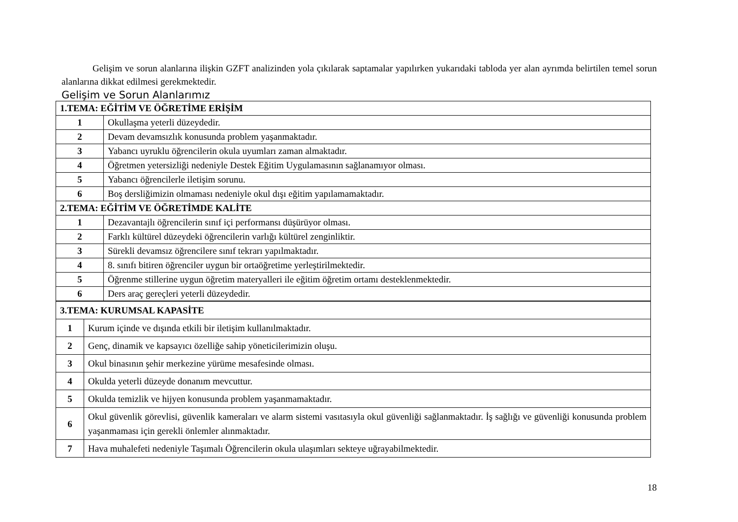Gelişim ve sorun alanlarına ilişkin GZFT analizinden yola çıkılarak saptamalar yapılırken yukarıdaki tabloda yer alan ayrımda belirtilen temel sorun alanlarına dikkat edilmesi gerekmektedir.
Gelişim ve Sorun Alanlarımız
| 1.TEMA: EĞİTİM VE ÖĞRETİME ERİŞİM | |
| 1 | Okullaşma yeterli düzeydedir. |
| 2 | Devam devamsızlık konusunda problem yaşanmaktadır. |
| 3 | Yabancı uyruklu öğrencilerin okula uyumları zaman almaktadır. |
| 4 | Öğretmen yetersizliği nedeniyle Destek Eğitim Uygulamasının sağlanamıyor olması. |
| 5 | Yabancı öğrencilerle iletişim sorunu. |
| 6 | Boş dersliğimizin olmaması nedeniyle okul dışı eğitim yapılamamaktadır. |
| 2.TEMA: EĞİTİM VE ÖĞRETİMDE KALİTE | |
| 1 | Dezavantajlı öğrencilerin sınıf içi performansı düşürüyor olması. |
| 2 | Farklı kültürel düzeydeki öğrencilerin varlığı kültürel zenginliktir. |
| 3 | Sürekli devamsız öğrencilere sınıf tekrarı yapılmaktadır. |
| 4 | 8. sınıfı bitiren öğrenciler uygun bir ortaöğretime yerleştirilmektedir. |
| 5 | Öğrenme stillerine uygun öğretim materyalleri ile eğitim öğretim ortamı desteklenmektedir. |
| 6 | Ders araç gereçleri yeterli düzeydedir. |
| 3.TEMA: KURUMSAL KAPASİTE | |
| 1 | Kurum içinde ve dışında etkili bir iletişim kullanılmaktadır. |
| 2 | Genç, dinamik ve kapsayıcı özelliğe sahip yöneticilerimizin oluşu. |
| 3 | Okul binasının şehir merkezine yürüme mesafesinde olması. |
| 4 | Okulda yeterli düzeyde donanım mevcuttur. |
| 5 | Okulda temizlik ve hijyen konusunda problem yaşanmamaktadır. |
| 6 | Okul güvenlik görevlisi, güvenlik kameraları ve alarm sistemi vasıtasıyla okul güvenliği sağlanmaktadır. İş sağlığı ve güvenliği konusunda problem yaşanmaması için gerekli önlemler alınmaktadır. |
| 7 | Hava muhalefeti nedeniyle Taşımalı Öğrencilerin okula ulaşımları sekteye uğrayabilmektedir. |
18